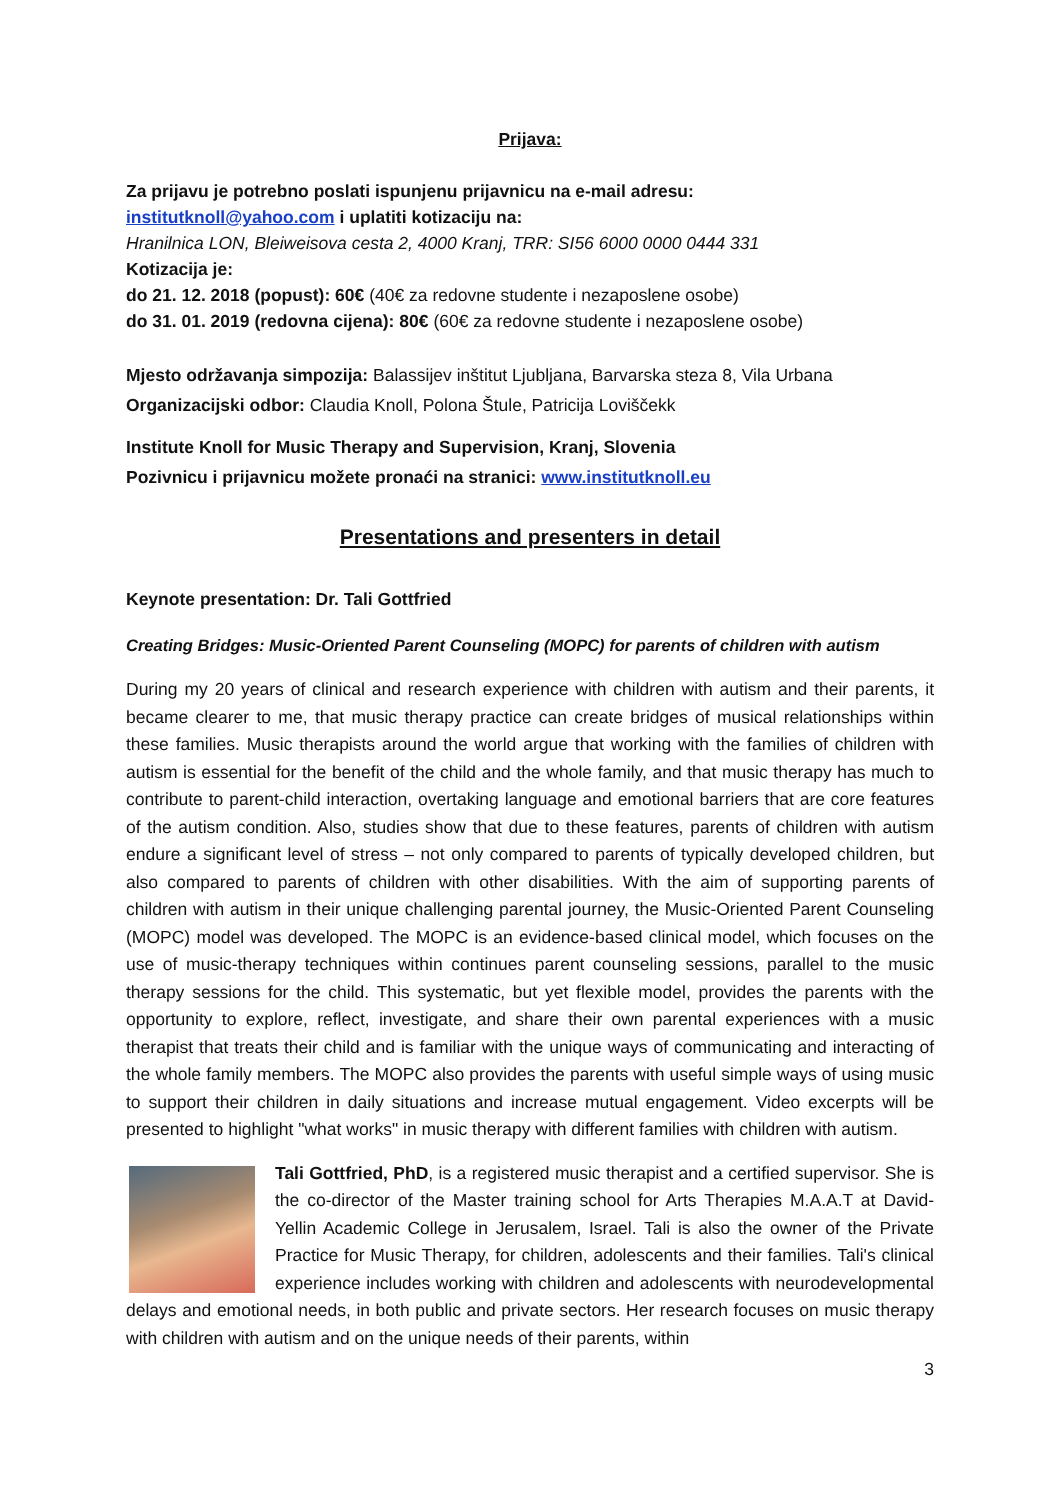Prijava:
Za prijavu je potrebno poslati ispunjenu prijavnicu na e-mail adresu:
institutknoll@yahoo.com i uplatiti kotizaciju na:
Hranilnica LON, Bleiweisova cesta 2, 4000 Kranj, TRR: SI56 6000 0000 0444 331
Kotizacija je:
do 21. 12. 2018 (popust): 60€ (40€ za redovne studente i nezaposlene osobe)
do 31. 01. 2019 (redovna cijena): 80€ (60€ za redovne studente i nezaposlene osobe)
Mjesto održavanja simpozija: Balassijev inštitut Ljubljana, Barvarska steza 8, Vila Urbana
Organizacijski odbor: Claudia Knoll, Polona Štule, Patricija Loviščekk
Institute Knoll for Music Therapy and Supervision, Kranj, Slovenia
Pozivnicu i prijavnicu možete pronaći na stranici: www.institutknoll.eu
Presentations and presenters in detail
Keynote presentation: Dr. Tali Gottfried
Creating Bridges: Music-Oriented Parent Counseling (MOPC) for parents of children with autism
During my 20 years of clinical and research experience with children with autism and their parents, it became clearer to me, that music therapy practice can create bridges of musical relationships within these families. Music therapists around the world argue that working with the families of children with autism is essential for the benefit of the child and the whole family, and that music therapy has much to contribute to parent-child interaction, overtaking language and emotional barriers that are core features of the autism condition. Also, studies show that due to these features, parents of children with autism endure a significant level of stress – not only compared to parents of typically developed children, but also compared to parents of children with other disabilities. With the aim of supporting parents of children with autism in their unique challenging parental journey, the Music-Oriented Parent Counseling (MOPC) model was developed. The MOPC is an evidence-based clinical model, which focuses on the use of music-therapy techniques within continues parent counseling sessions, parallel to the music therapy sessions for the child. This systematic, but yet flexible model, provides the parents with the opportunity to explore, reflect, investigate, and share their own parental experiences with a music therapist that treats their child and is familiar with the unique ways of communicating and interacting of the whole family members. The MOPC also provides the parents with useful simple ways of using music to support their children in daily situations and increase mutual engagement. Video excerpts will be presented to highlight "what works" in music therapy with different families with children with autism.
Tali Gottfried, PhD, is a registered music therapist and a certified supervisor. She is the co-director of the Master training school for Arts Therapies M.A.A.T at David-Yellin Academic College in Jerusalem, Israel. Tali is also the owner of the Private Practice for Music Therapy, for children, adolescents and their families. Tali's clinical experience includes working with children and adolescents with neurodevelopmental delays and emotional needs, in both public and private sectors. Her research focuses on music therapy with children with autism and on the unique needs of their parents, within
3